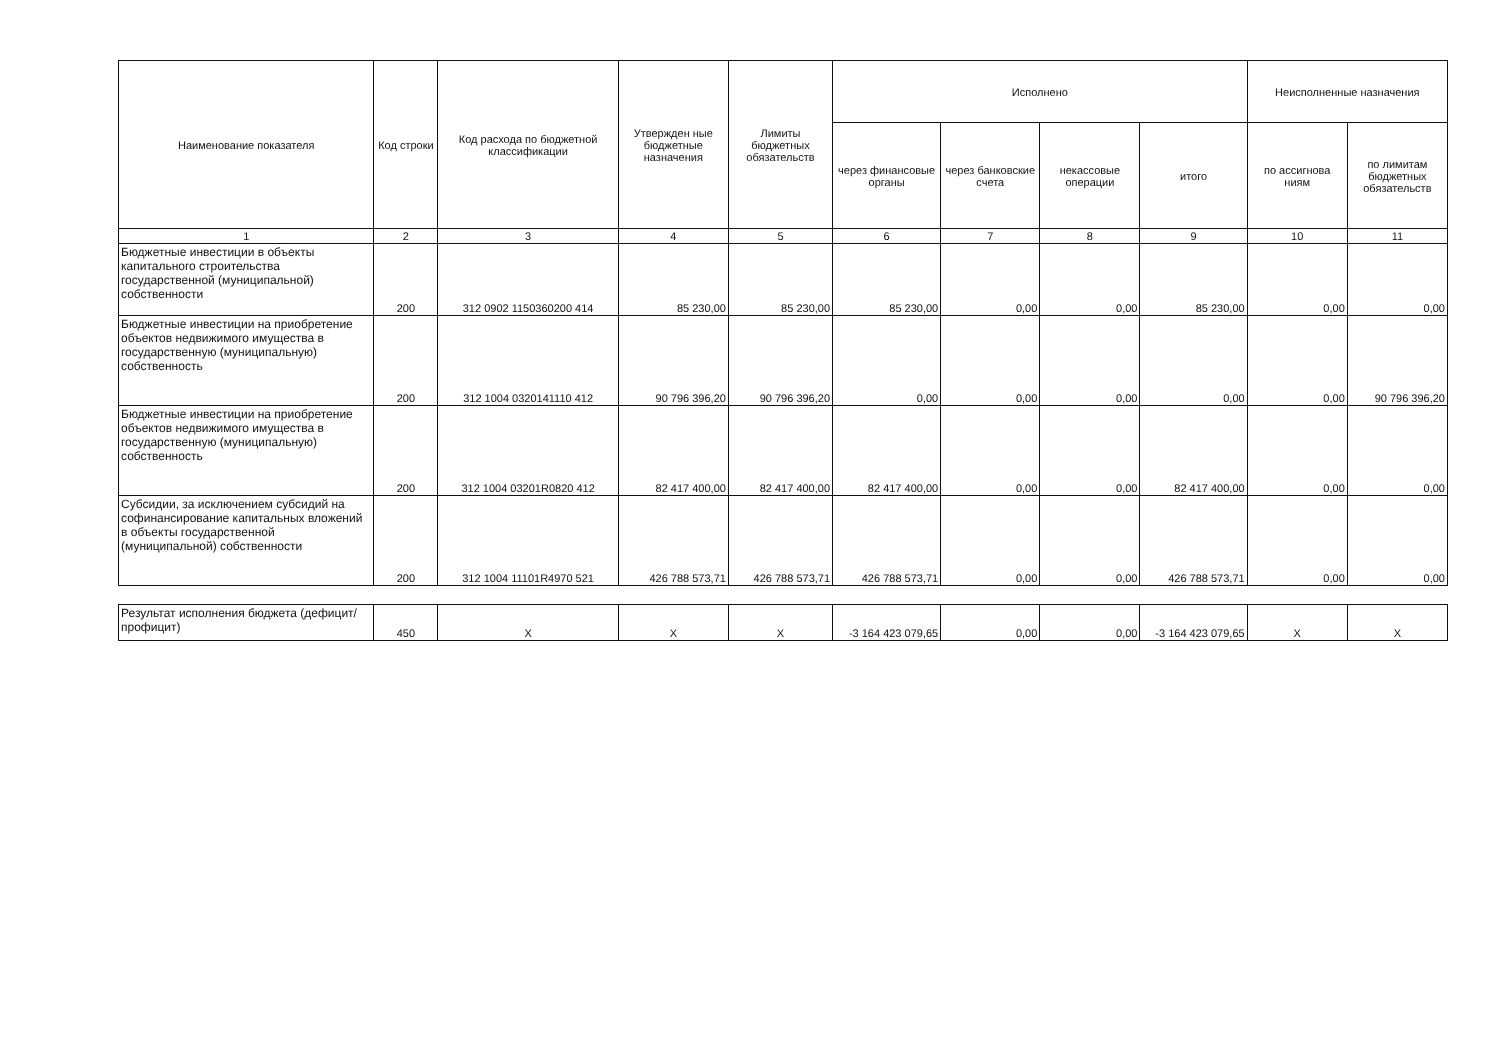| Наименование показателя | Код строки | Код расхода по бюджетной классификации | Утвержден ные бюджетные назначения | Лимиты бюджетных обязательств | Исполнено | | | | Неисполненные назначения | |
| --- | --- | --- | --- | --- | --- | --- | --- | --- | --- | --- |
| | | | | | через финансовые органы | через банковские счета | некассовые операции | итого | по ассигнова ниям | по лимитам бюджетных обязательств |
| 1 | 2 | 3 | 4 | 5 | 6 | 7 | 8 | 9 | 10 | 11 |
| Бюджетные инвестиции в объекты капитального строительства государственной (муниципальной) собственности | 200 | 312 0902 1150360200 414 | 85 230,00 | 85 230,00 | 85 230,00 | 0,00 | 0,00 | 85 230,00 | 0,00 | 0,00 |
| Бюджетные инвестиции на приобретение объектов недвижимого имущества в государственную (муниципальную) собственность | 200 | 312 1004 0320141110 412 | 90 796 396,20 | 90 796 396,20 | 0,00 | 0,00 | 0,00 | 0,00 | 0,00 | 90 796 396,20 |
| Бюджетные инвестиции на приобретение объектов недвижимого имущества в государственную (муниципальную) собственность | 200 | 312 1004 03201R0820 412 | 82 417 400,00 | 82 417 400,00 | 82 417 400,00 | 0,00 | 0,00 | 82 417 400,00 | 0,00 | 0,00 |
| Субсидии, за исключением субсидий на софинансирование капитальных вложений в объекты государственной (муниципальной) собственности | 200 | 312 1004 11101R4970 521 | 426 788 573,71 | 426 788 573,71 | 426 788 573,71 | 0,00 | 0,00 | 426 788 573,71 | 0,00 | 0,00 |
| Результат исполнения бюджета (дефицит/профицит) | 450 | X | X | X | -3 164 423 079,65 | 0,00 | 0,00 | -3 164 423 079,65 | X | X |